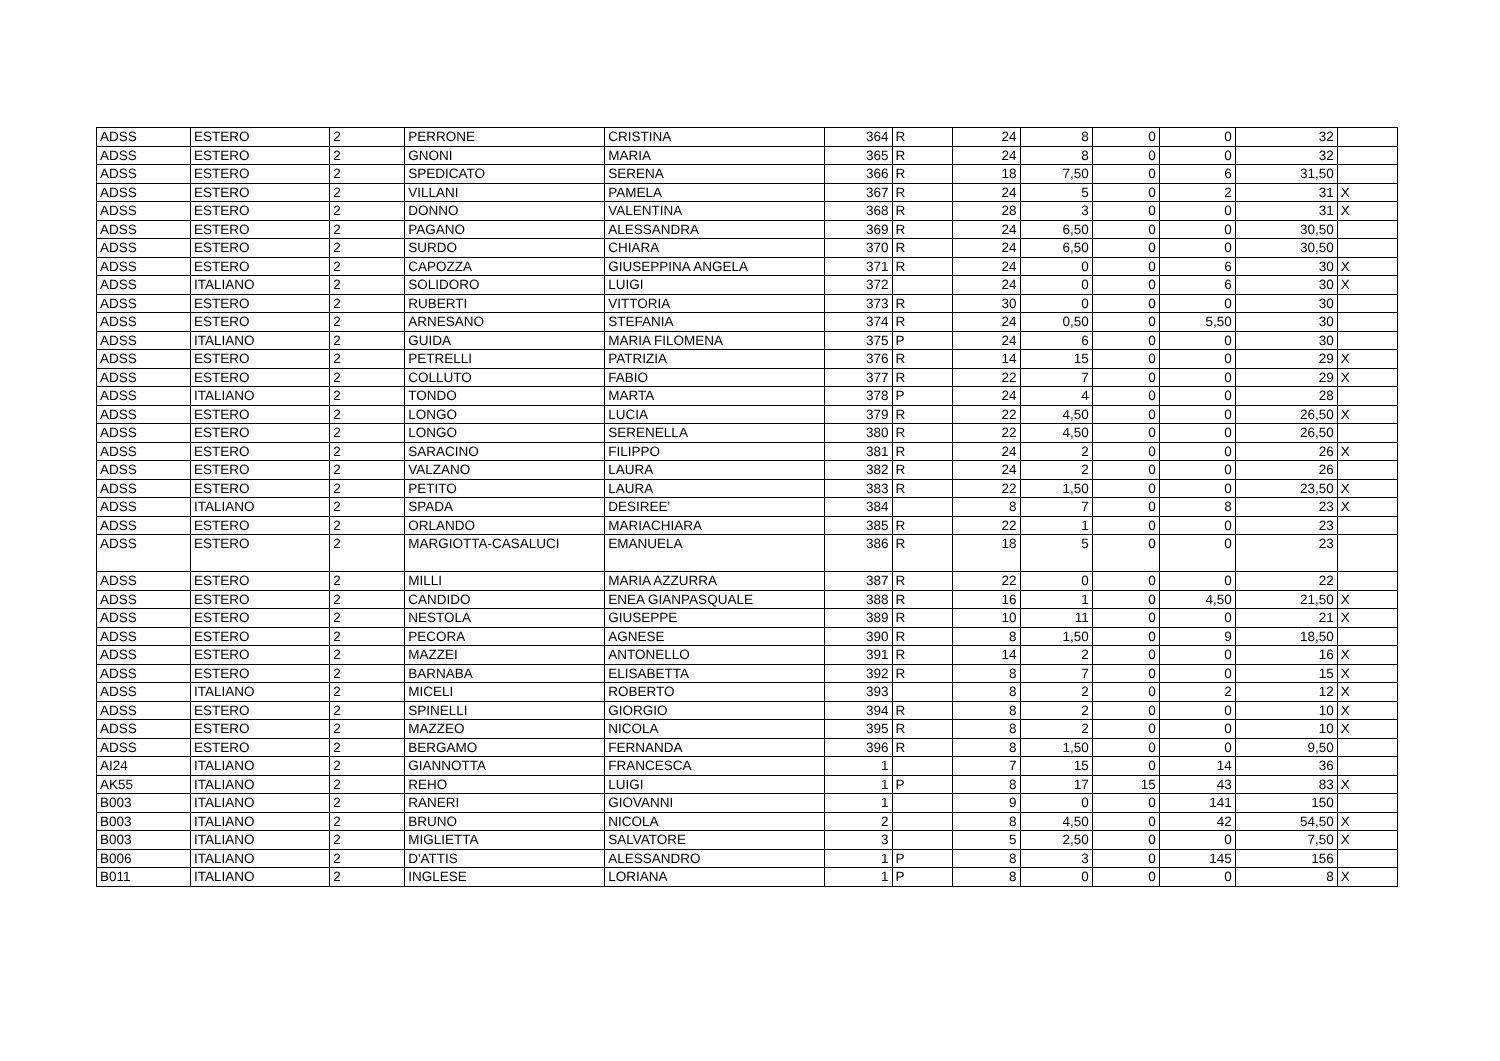| ADSS | ESTERO | 2 | PERRONE | CRISTINA | 364 | R | 24 | 8 | 0 | 0 | 32 | |
| ADSS | ESTERO | 2 | GNONI | MARIA | 365 | R | 24 | 8 | 0 | 0 | 32 | |
| ADSS | ESTERO | 2 | SPEDICATO | SERENA | 366 | R | 18 | 7,50 | 0 | 6 | 31,50 | |
| ADSS | ESTERO | 2 | VILLANI | PAMELA | 367 | R | 24 | 5 | 0 | 2 | 31 | X |
| ADSS | ESTERO | 2 | DONNO | VALENTINA | 368 | R | 28 | 3 | 0 | 0 | 31 | X |
| ADSS | ESTERO | 2 | PAGANO | ALESSANDRA | 369 | R | 24 | 6,50 | 0 | 0 | 30,50 | |
| ADSS | ESTERO | 2 | SURDO | CHIARA | 370 | R | 24 | 6,50 | 0 | 0 | 30,50 | |
| ADSS | ESTERO | 2 | CAPOZZA | GIUSEPPINA ANGELA | 371 | R | 24 | 0 | 0 | 6 | 30 | X |
| ADSS | ITALIANO | 2 | SOLIDORO | LUIGI | 372 | | 24 | 0 | 0 | 6 | 30 | X |
| ADSS | ESTERO | 2 | RUBERTI | VITTORIA | 373 | R | 30 | 0 | 0 | 0 | 30 | |
| ADSS | ESTERO | 2 | ARNESANO | STEFANIA | 374 | R | 24 | 0,50 | 0 | 5,50 | 30 | |
| ADSS | ITALIANO | 2 | GUIDA | MARIA FILOMENA | 375 | P | 24 | 6 | 0 | 0 | 30 | |
| ADSS | ESTERO | 2 | PETRELLI | PATRIZIA | 376 | R | 14 | 15 | 0 | 0 | 29 | X |
| ADSS | ESTERO | 2 | COLLUTO | FABIO | 377 | R | 22 | 7 | 0 | 0 | 29 | X |
| ADSS | ITALIANO | 2 | TONDO | MARTA | 378 | P | 24 | 4 | 0 | 0 | 28 | |
| ADSS | ESTERO | 2 | LONGO | LUCIA | 379 | R | 22 | 4,50 | 0 | 0 | 26,50 | X |
| ADSS | ESTERO | 2 | LONGO | SERENELLA | 380 | R | 22 | 4,50 | 0 | 0 | 26,50 | |
| ADSS | ESTERO | 2 | SARACINO | FILIPPO | 381 | R | 24 | 2 | 0 | 0 | 26 | X |
| ADSS | ESTERO | 2 | VALZANO | LAURA | 382 | R | 24 | 2 | 0 | 0 | 26 | |
| ADSS | ESTERO | 2 | PETITO | LAURA | 383 | R | 22 | 1,50 | 0 | 0 | 23,50 | X |
| ADSS | ITALIANO | 2 | SPADA | DESIREE' | 384 | | 8 | 7 | 0 | 8 | 23 | X |
| ADSS | ESTERO | 2 | ORLANDO | MARIACHIARA | 385 | R | 22 | 1 | 0 | 0 | 23 | |
| ADSS | ESTERO | 2 | MARGIOTTA-CASALUCI | EMANUELA | 386 | R | 18 | 5 | 0 | 0 | 23 | |
| ADSS | ESTERO | 2 | MILLI | MARIA AZZURRA | 387 | R | 22 | 0 | 0 | 0 | 22 | |
| ADSS | ESTERO | 2 | CANDIDO | ENEA GIANPASQUALE | 388 | R | 16 | 1 | 0 | 4,50 | 21,50 | X |
| ADSS | ESTERO | 2 | NESTOLA | GIUSEPPE | 389 | R | 10 | 11 | 0 | 0 | 21 | X |
| ADSS | ESTERO | 2 | PECORA | AGNESE | 390 | R | 8 | 1,50 | 0 | 9 | 18,50 | |
| ADSS | ESTERO | 2 | MAZZEI | ANTONELLO | 391 | R | 14 | 2 | 0 | 0 | 16 | X |
| ADSS | ESTERO | 2 | BARNABA | ELISABETTA | 392 | R | 8 | 7 | 0 | 0 | 15 | X |
| ADSS | ITALIANO | 2 | MICELI | ROBERTO | 393 | | 8 | 2 | 0 | 2 | 12 | X |
| ADSS | ESTERO | 2 | SPINELLI | GIORGIO | 394 | R | 8 | 2 | 0 | 0 | 10 | X |
| ADSS | ESTERO | 2 | MAZZEO | NICOLA | 395 | R | 8 | 2 | 0 | 0 | 10 | X |
| ADSS | ESTERO | 2 | BERGAMO | FERNANDA | 396 | R | 8 | 1,50 | 0 | 0 | 9,50 | |
| AI24 | ITALIANO | 2 | GIANNOTTA | FRANCESCA | 1 | | 7 | 15 | 0 | 14 | 36 | |
| AK55 | ITALIANO | 2 | REHO | LUIGI | 1 | P | 8 | 17 | 15 | 43 | 83 | X |
| B003 | ITALIANO | 2 | RANERI | GIOVANNI | 1 | | 9 | 0 | 0 | 141 | 150 | |
| B003 | ITALIANO | 2 | BRUNO | NICOLA | 2 | | 8 | 4,50 | 0 | 42 | 54,50 | X |
| B003 | ITALIANO | 2 | MIGLIETTA | SALVATORE | 3 | | 5 | 2,50 | 0 | 0 | 7,50 | X |
| B006 | ITALIANO | 2 | D'ATTIS | ALESSANDRO | 1 | P | 8 | 3 | 0 | 145 | 156 | |
| B011 | ITALIANO | 2 | INGLESE | LORIANA | 1 | P | 8 | 0 | 0 | 0 | 8 | X |